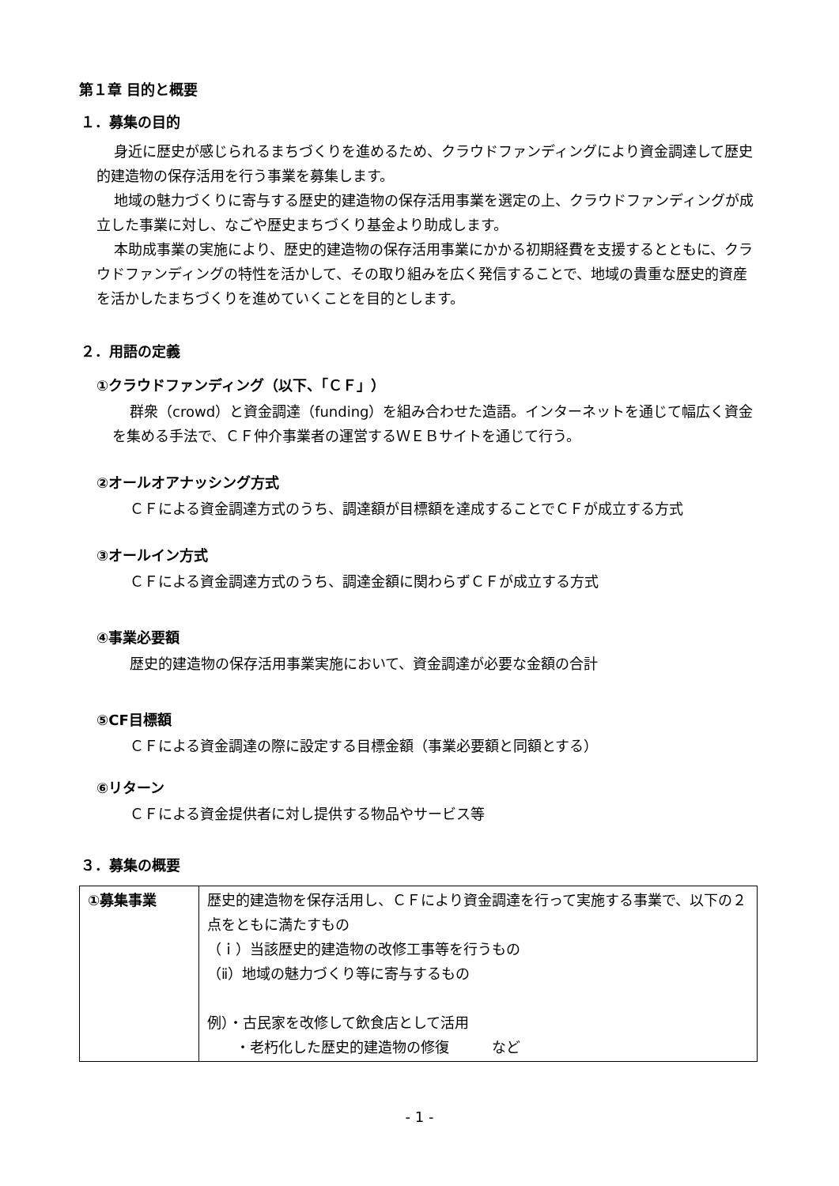第１章 目的と概要
１．募集の目的
身近に歴史が感じられるまちづくりを進めるため、クラウドファンディングにより資金調達して歴史的建造物の保存活用を行う事業を募集します。
地域の魅力づくりに寄与する歴史的建造物の保存活用事業を選定の上、クラウドファンディングが成立した事業に対し、なごや歴史まちづくり基金より助成します。
本助成事業の実施により、歴史的建造物の保存活用事業にかかる初期経費を支援するとともに、クラウドファンディングの特性を活かして、その取り組みを広く発信することで、地域の貴重な歴史的資産を活かしたまちづくりを進めていくことを目的とします。
２．用語の定義
①クラウドファンディング（以下、「ＣＦ」）
群衆（crowd）と資金調達（funding）を組み合わせた造語。インターネットを通じて幅広く資金を集める手法で、ＣＦ仲介事業者の運営するＷＥＢサイトを通じて行う。
②オールオアナッシング方式
ＣＦによる資金調達方式のうち、調達額が目標額を達成することでＣＦが成立する方式
③オールイン方式
ＣＦによる資金調達方式のうち、調達金額に関わらずＣＦが成立する方式
④事業必要額
歴史的建造物の保存活用事業実施において、資金調達が必要な金額の合計
⑤CF目標額
ＣＦによる資金調達の際に設定する目標金額（事業必要額と同額とする）
⑥リターン
ＣＦによる資金提供者に対し提供する物品やサービス等
３．募集の概要
| ①募集事業 | 歴史的建造物を保存活用し、ＣＦにより資金調達を行って実施する事業で、以下の２点をともに満たすもの （ｉ）当該歴史的建造物の改修工事等を行うもの （ⅱ）地域の魅力づくり等に寄与するもの 例）・古民家を改修して飲食店として活用 ・老朽化した歴史的建造物の修復 など |
- 1 -